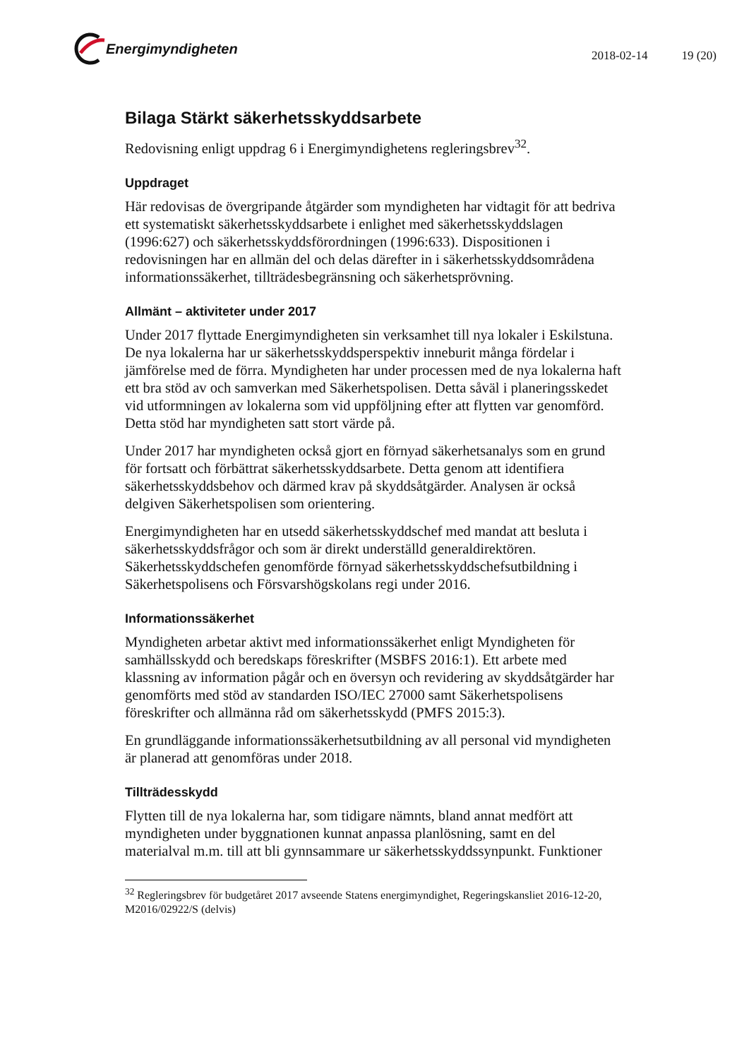Energimyndigheten
2018-02-14 19 (20)
Bilaga Stärkt säkerhetsskyddsarbete
Redovisning enligt uppdrag 6 i Energimyndighetens regleringsbrev<sup>32</sup>.
Uppdraget
Här redovisas de övergripande åtgärder som myndigheten har vidtagit för att bedriva ett systematiskt säkerhetsskyddsarbete i enlighet med säkerhetsskyddslagen (1996:627) och säkerhetsskyddsförordningen (1996:633). Dispositionen i redovisningen har en allmän del och delas därefter in i säkerhetsskyddsområdena informationssäkerhet, tillträdesbegränsning och säkerhetsprövning.
Allmänt – aktiviteter under 2017
Under 2017 flyttade Energimyndigheten sin verksamhet till nya lokaler i Eskilstuna. De nya lokalerna har ur säkerhetsskyddsperspektiv inneburit många fördelar i jämförelse med de förra. Myndigheten har under processen med de nya lokalerna haft ett bra stöd av och samverkan med Säkerhetspolisen. Detta såväl i planeringsskedet vid utformningen av lokalerna som vid uppföljning efter att flytten var genomförd. Detta stöd har myndigheten satt stort värde på.
Under 2017 har myndigheten också gjort en förnyad säkerhetsanalys som en grund för fortsatt och förbättrat säkerhetsskyddsarbete. Detta genom att identifiera säkerhetsskyddsbehov och därmed krav på skyddsåtgärder. Analysen är också delgiven Säkerhetspolisen som orientering.
Energimyndigheten har en utsedd säkerhetsskyddschef med mandat att besluta i säkerhetsskyddsfrågor och som är direkt underställd generaldirektören. Säkerhetsskyddschefen genomförde förnyad säkerhetsskyddschefsutbildning i Säkerhetspolisens och Försvarshögskolans regi under 2016.
Informationssäkerhet
Myndigheten arbetar aktivt med informationssäkerhet enligt Myndigheten för samhällsskydd och beredskaps föreskrifter (MSBFS 2016:1). Ett arbete med klassning av information pågår och en översyn och revidering av skyddsåtgärder har genomförts med stöd av standarden ISO/IEC 27000 samt Säkerhetspolisens föreskrifter och allmänna råd om säkerhetsskydd (PMFS 2015:3).
En grundläggande informationssäkerhetsutbildning av all personal vid myndigheten är planerad att genomföras under 2018.
Tillträdesskydd
Flytten till de nya lokalerna har, som tidigare nämnts, bland annat medfört att myndigheten under byggnationen kunnat anpassa planlösning, samt en del materialval m.m. till att bli gynnsammare ur säkerhetsskyddssynpunkt. Funktioner
<sup>32</sup> Regleringsbrev för budgetåret 2017 avseende Statens energimyndighet, Regeringskansliet 2016-12-20, M2016/02922/S (delvis)